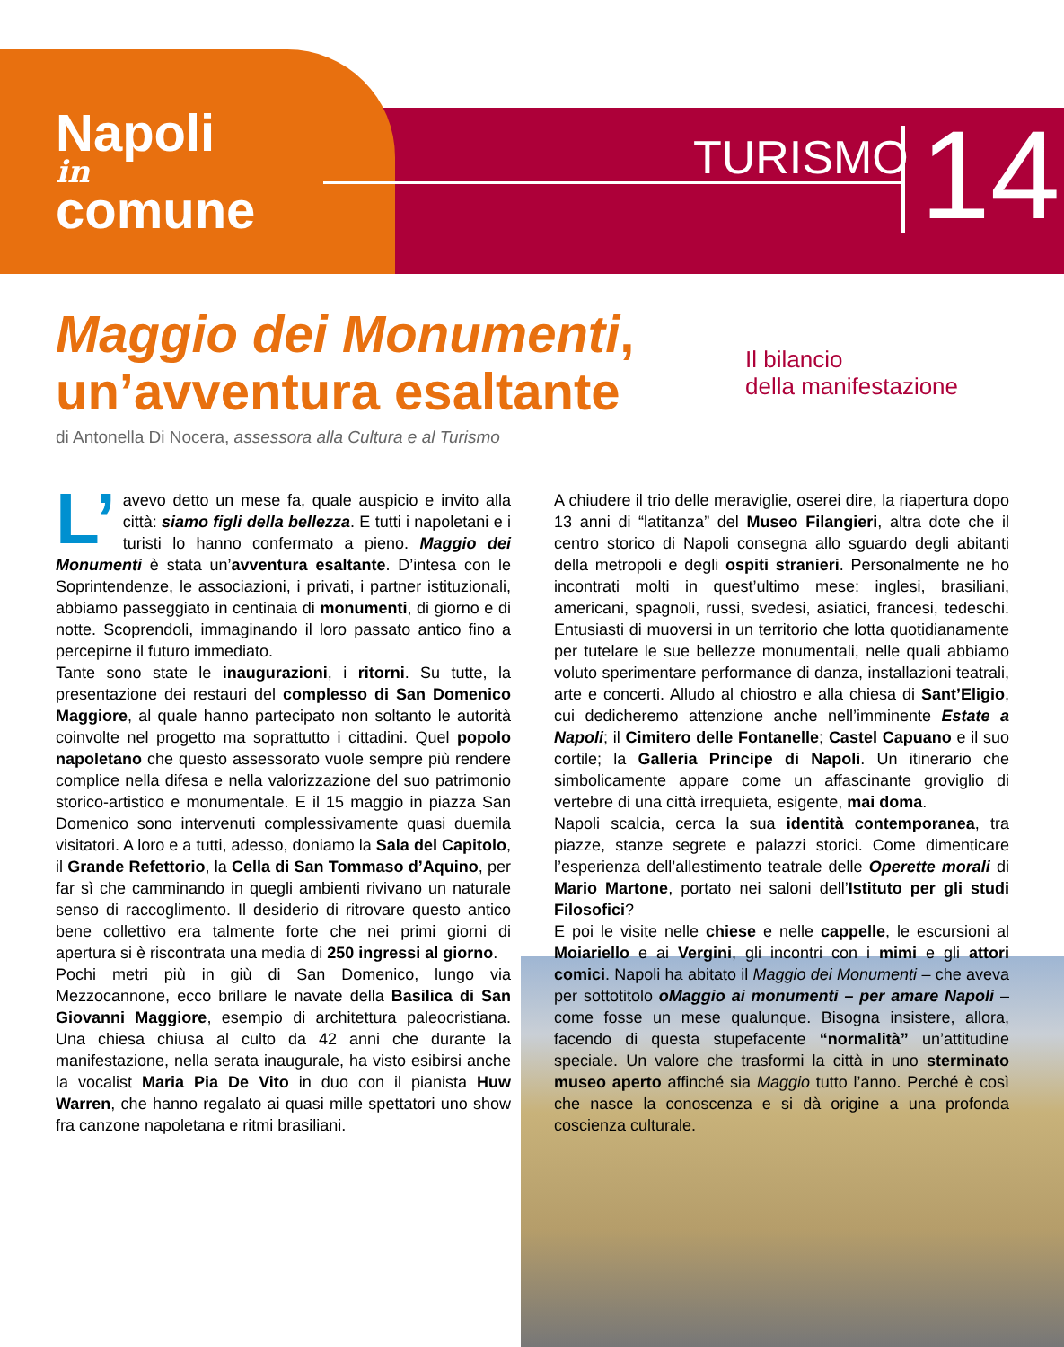Napoli
in
comune
TURISMO 14
Maggio dei Monumenti,
un’avventura esaltante
Il bilancio
della manifestazione
di Antonella Di Nocera, assessora alla Cultura e al Turismo
L’ avevo detto un mese fa, quale auspicio e invito alla città: siamo figli della bellezza. E tutti i napoletani e i turisti lo hanno confermato a pieno. Maggio dei Monumenti è stata un’avventura esaltante. D’intesa con le Soprintendenze, le associazioni, i privati, i partner istituzionali, abbiamo passeggiato in centinaia di monumenti, di giorno e di notte. Scoprendoli, immaginando il loro passato antico fino a percepirne il futuro immediato.
Tante sono state le inaugurazioni, i ritorni. Su tutte, la presentazione dei restauri del complesso di San Domenico Maggiore, al quale hanno partecipato non soltanto le autorità coinvolte nel progetto ma soprattutto i cittadini. Quel popolo napoletano che questo assessorato vuole sempre più rendere complice nella difesa e nella valorizzazione del suo patrimonio storico-artistico e monumentale. E il 15 maggio in piazza San Domenico sono intervenuti complessivamente quasi duemila visitatori. A loro e a tutti, adesso, doniamo la Sala del Capitolo, il Grande Refettorio, la Cella di San Tommaso d’Aquino, per far sì che camminando in quegli ambienti rivivano un naturale senso di raccoglimento. Il desiderio di ritrovare questo antico bene collettivo era talmente forte che nei primi giorni di apertura si è riscontrata una media di 250 ingressi al giorno.
Pochi metri più in giù di San Domenico, lungo via Mezzocannone, ecco brillare le navate della Basilica di San Giovanni Maggiore, esempio di architettura paleocristiana. Una chiesa chiusa al culto da 42 anni che durante la manifestazione, nella serata inaugurale, ha visto esibirsi anche la vocalist Maria Pia De Vito in duo con il pianista Huw Warren, che hanno regalato ai quasi mille spettatori uno show fra canzone napoletana e ritmi brasiliani.
A chiudere il trio delle meraviglie, oserei dire, la riapertura dopo 13 anni di “latitanza” del Museo Filangieri, altra dote che il centro storico di Napoli consegna allo sguardo degli abitanti della metropoli e degli ospiti stranieri. Personalmente ne ho incontrati molti in quest’ultimo mese: inglesi, brasiliani, americani, spagnoli, russi, svedesi, asiatici, francesi, tedeschi. Entusiasti di muoversi in un territorio che lotta quotidianamente per tutelare le sue bellezze monumentali, nelle quali abbiamo voluto sperimentare performance di danza, installazioni teatrali, arte e concerti. Alludo al chiostro e alla chiesa di Sant’Eligio, cui dedicheremo attenzione anche nell’imminente Estate a Napoli; il Cimitero delle Fontanelle; Castel Capuano e il suo cortile; la Galleria Principe di Napoli. Un itinerario che simbolicamente appare come un affascinante groviglio di vertebre di una città irrequieta, esigente, mai doma.
Napoli scalcia, cerca la sua identità contemporanea, tra piazze, stanze segrete e palazzi storici. Come dimenticare l’esperienza dell’allestimento teatrale delle Operette morali di Mario Martone, portato nei saloni dell’Istituto per gli studi Filosofici?
E poi le visite nelle chiese e nelle cappelle, le escursioni al Moiariello e ai Vergini, gli incontri con i mimi e gli attori comici. Napoli ha abitato il Maggio dei Monumenti – che aveva per sottotitolo oMaggio ai monumenti – per amare Napoli – come fosse un mese qualunque. Bisogna insistere, allora, facendo di questa stupefacente “normalità” un’attitudine speciale. Un valore che trasformi la città in uno sterminato museo aperto affinché sia Maggio tutto l’anno. Perché è così che nasce la conoscenza e si dà origine a una profonda coscienza culturale.